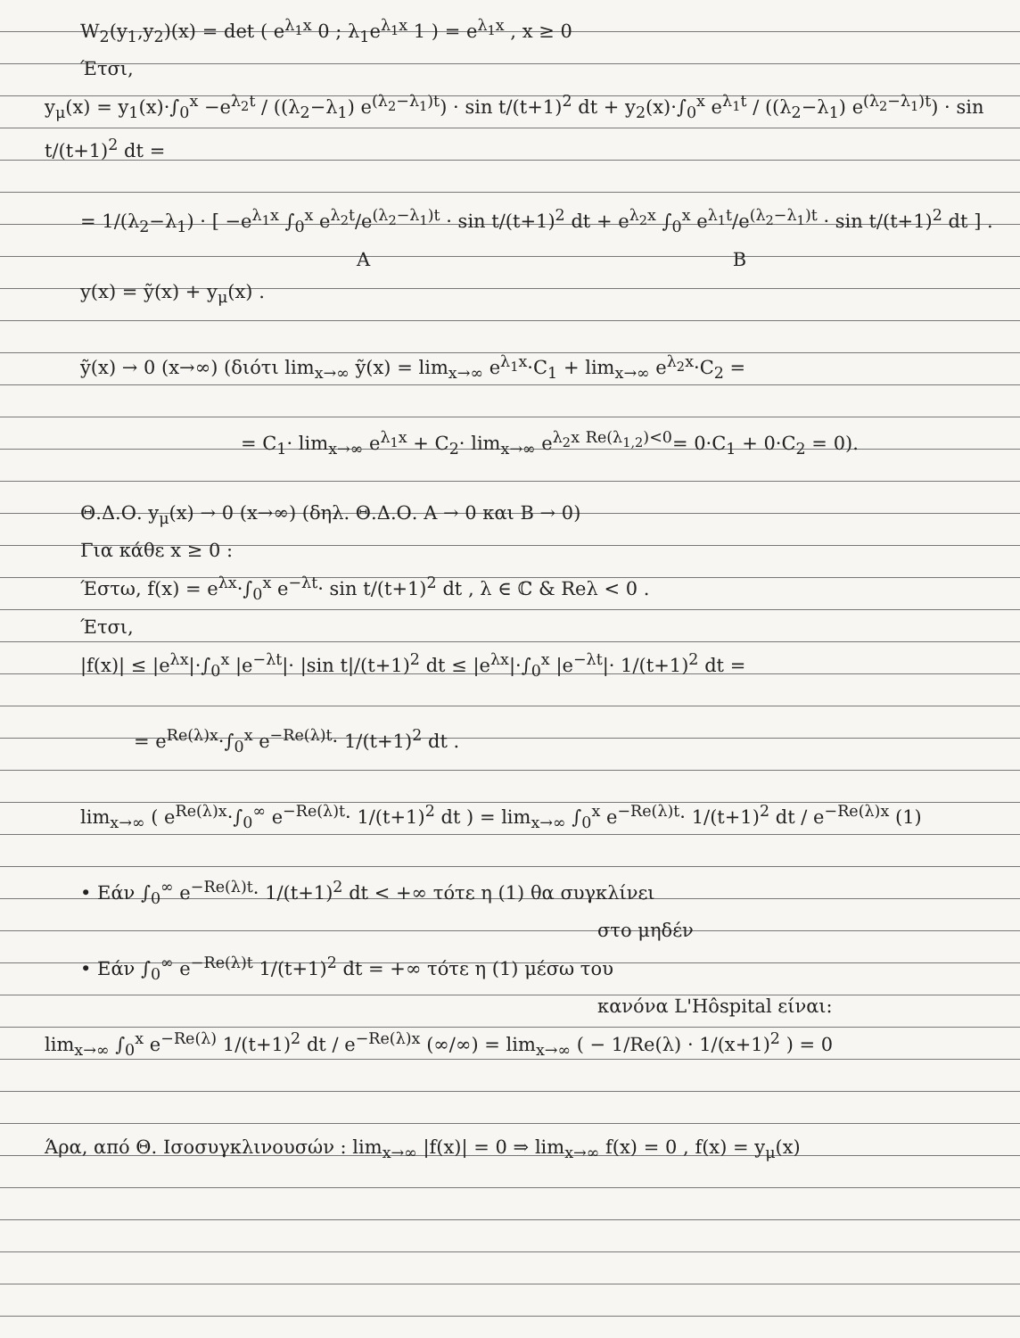W<sub>2</sub>(y<sub>1</sub>,y<sub>2</sub>)(x) = det ( e<sup>λ<sub>1</sub>x</sup> 0 ; λ<sub>1</sub>e<sup>λ<sub>1</sub>x</sup> 1 ) = e<sup>λ<sub>1</sub>x</sup> , x ≥ 0
Έτσι,
y<sub>μ</sub>(x) = y<sub>1</sub>(x)·∫<sub>0</sub><sup>x</sup> −e<sup>λ<sub>2</sub>t</sup> / ((λ<sub>2</sub>−λ<sub>1</sub>) e<sup>(λ<sub>2</sub>−λ<sub>1</sub>)t</sup>) · sin t/(t+1)<sup>2</sup> dt + y<sub>2</sub>(x)·∫<sub>0</sub><sup>x</sup> e<sup>λ<sub>1</sub>t</sup> / ((λ<sub>2</sub>−λ<sub>1</sub>) e<sup>(λ<sub>2</sub>−λ<sub>1</sub>)t</sup>) · sin t/(t+1)<sup>2</sup> dt =
= 1/(λ<sub>2</sub>−λ<sub>1</sub>) · [ −e<sup>λ<sub>1</sub>x</sup> ∫<sub>0</sub><sup>x</sup> e<sup>λ<sub>2</sub>t</sup>/e<sup>(λ<sub>2</sub>−λ<sub>1</sub>)t</sup> · sin t/(t+1)<sup>2</sup> dt + e<sup>λ<sub>2</sub>x</sup> ∫<sub>0</sub><sup>x</sup> e<sup>λ<sub>1</sub>t</sup>/e<sup>(λ<sub>2</sub>−λ<sub>1</sub>)t</sup> · sin t/(t+1)<sup>2</sup> dt ] .
A B
y(x) = ỹ(x) + y<sub>μ</sub>(x) .
ỹ(x) → 0 (x→∞) (διότι lim<sub>x→∞</sub> ỹ(x) = lim<sub>x→∞</sub> e<sup>λ<sub>1</sub>x</sup>·C<sub>1</sub> + lim<sub>x→∞</sub> e<sup>λ<sub>2</sub>x</sup>·C<sub>2</sub> =
= C<sub>1</sub>· lim<sub>x→∞</sub> e<sup>λ<sub>1</sub>x</sup> + C<sub>2</sub>· lim<sub>x→∞</sub> e<sup>λ<sub>2</sub>x</sup> <sup>Re(λ<sub>1,2</sub>)<0</sup>= 0·C<sub>1</sub> + 0·C<sub>2</sub> = 0).
Θ.Δ.Ο. y<sub>μ</sub>(x) → 0 (x→∞) (δηλ. Θ.Δ.Ο. A → 0 και B → 0)
Για κάθε x ≥ 0 :
Έστω, f(x) = e<sup>λx</sup>·∫<sub>0</sub><sup>x</sup> e<sup>−λt</sup>· sin t/(t+1)<sup>2</sup> dt , λ ∈ ℂ & Reλ < 0 .
Έτσι,
|f(x)| ≤ |e<sup>λx</sup>|·∫<sub>0</sub><sup>x</sup> |e<sup>−λt</sup>|· |sin t|/(t+1)<sup>2</sup> dt ≤ |e<sup>λx</sup>|·∫<sub>0</sub><sup>x</sup> |e<sup>−λt</sup>|· 1/(t+1)<sup>2</sup> dt =
= e<sup>Re(λ)x</sup>·∫<sub>0</sub><sup>x</sup> e<sup>−Re(λ)t</sup>· 1/(t+1)<sup>2</sup> dt .
lim<sub>x→∞</sub> ( e<sup>Re(λ)x</sup>·∫<sub>0</sub><sup>∞</sup> e<sup>−Re(λ)t</sup>· 1/(t+1)<sup>2</sup> dt ) = lim<sub>x→∞</sub> ∫<sub>0</sub><sup>x</sup> e<sup>−Re(λ)t</sup>· 1/(t+1)<sup>2</sup> dt / e<sup>−Re(λ)x</sup> (1)
• Εάν ∫<sub>0</sub><sup>∞</sup> e<sup>−Re(λ)t</sup>· 1/(t+1)<sup>2</sup> dt < +∞ τότε η (1) θα συγκλίνει
στο μηδέν
• Εάν ∫<sub>0</sub><sup>∞</sup> e<sup>−Re(λ)t</sup> 1/(t+1)<sup>2</sup> dt = +∞ τότε η (1) μέσω του
κανόνα L'Hôspital είναι:
lim<sub>x→∞</sub> ∫<sub>0</sub><sup>x</sup> e<sup>−Re(λ)</sup> 1/(t+1)<sup>2</sup> dt / e<sup>−Re(λ)x</sup> (∞/∞) = lim<sub>x→∞</sub> ( − 1/Re(λ) · 1/(x+1)<sup>2</sup> ) = 0
Άρα, από Θ. Ισοσυγκλινουσών : lim<sub>x→∞</sub> |f(x)| = 0 ⇒ lim<sub>x→∞</sub> f(x) = 0 , f(x) = y<sub>μ</sub>(x)